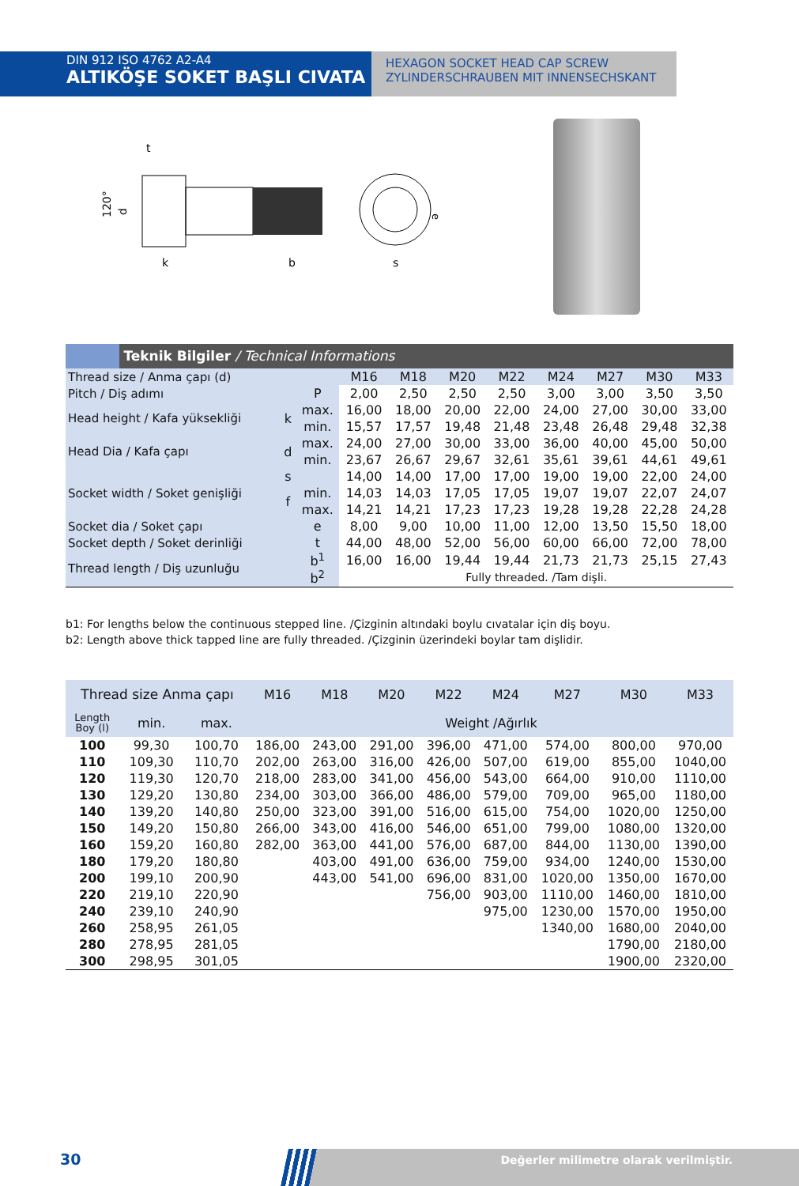DIN 912 ISO 4762 A2-A4
ALTIKÖŞE SOKET BAŞLI CIVATA
HEXAGON SOCKET HEAD CAP SCREW
ZYLINDERSCHRAUBEN MIT INNENSECHSKANT
t
k
b
s
120°
d
e
Teknik Bilgiler / Technical Informations
| Thread size / Anma çapı (d) | | | M16 | M18 | M20 | M22 | M24 | M27 | M30 | M33 |
| Pitch / Diş adımı | | P | 2,00 | 2,50 | 2,50 | 2,50 | 3,00 | 3,00 | 3,50 | 3,50 |
| Head height / Kafa yüksekliği | k | max. | 16,00 | 18,00 | 20,00 | 22,00 | 24,00 | 27,00 | 30,00 | 33,00 |
| | | min. | 15,57 | 17,57 | 19,48 | 21,48 | 23,48 | 26,48 | 29,48 | 32,38 |
| Head Dia / Kafa çapı | d | max. | 24,00 | 27,00 | 30,00 | 33,00 | 36,00 | 40,00 | 45,00 | 50,00 |
| | | min. | 23,67 | 26,67 | 29,67 | 32,61 | 35,61 | 39,61 | 44,61 | 49,61 |
| Socket width / Soket genişliği | s | | 14,00 | 14,00 | 17,00 | 17,00 | 19,00 | 19,00 | 22,00 | 24,00 |
| | f | min. | 14,03 | 14,03 | 17,05 | 17,05 | 19,07 | 19,07 | 22,07 | 24,07 |
| | | max. | 14,21 | 14,21 | 17,23 | 17,23 | 19,28 | 19,28 | 22,28 | 24,28 |
| Socket dia / Soket çapı | | e | 8,00 | 9,00 | 10,00 | 11,00 | 12,00 | 13,50 | 15,50 | 18,00 |
| Socket depth / Soket derinliği | | t | 44,00 | 48,00 | 52,00 | 56,00 | 60,00 | 66,00 | 72,00 | 78,00 |
| Thread length / Diş uzunluğu | | b<sup>1</sup> | 16,00 | 16,00 | 19,44 | 19,44 | 21,73 | 21,73 | 25,15 | 27,43 |
| | | b<sup>2</sup> | Fully threaded. /Tam dişli. | | | | | | | |
b1: For lengths below the continuous stepped line. /Çizginin altındaki boylu cıvatalar için diş boyu.
b2: Length above thick tapped line are fully threaded. /Çizginin üzerindeki boylar tam dişlidir.
| Thread size Anma çapı | | | M16 | M18 | M20 | M22 | M24 | M27 | M30 | M33 |
| Length Boy (l) | min. | max. | Weight /Ağırlık | | | | | | | |
| 100 | 99,30 | 100,70 | 186,00 | 243,00 | 291,00 | 396,00 | 471,00 | 574,00 | 800,00 | 970,00 |
| 110 | 109,30 | 110,70 | 202,00 | 263,00 | 316,00 | 426,00 | 507,00 | 619,00 | 855,00 | 1040,00 |
| 120 | 119,30 | 120,70 | 218,00 | 283,00 | 341,00 | 456,00 | 543,00 | 664,00 | 910,00 | 1110,00 |
| 130 | 129,20 | 130,80 | 234,00 | 303,00 | 366,00 | 486,00 | 579,00 | 709,00 | 965,00 | 1180,00 |
| 140 | 139,20 | 140,80 | 250,00 | 323,00 | 391,00 | 516,00 | 615,00 | 754,00 | 1020,00 | 1250,00 |
| 150 | 149,20 | 150,80 | 266,00 | 343,00 | 416,00 | 546,00 | 651,00 | 799,00 | 1080,00 | 1320,00 |
| 160 | 159,20 | 160,80 | 282,00 | 363,00 | 441,00 | 576,00 | 687,00 | 844,00 | 1130,00 | 1390,00 |
| 180 | 179,20 | 180,80 | | 403,00 | 491,00 | 636,00 | 759,00 | 934,00 | 1240,00 | 1530,00 |
| 200 | 199,10 | 200,90 | | 443,00 | 541,00 | 696,00 | 831,00 | 1020,00 | 1350,00 | 1670,00 |
| 220 | 219,10 | 220,90 | | | | 756,00 | 903,00 | 1110,00 | 1460,00 | 1810,00 |
| 240 | 239,10 | 240,90 | | | | | 975,00 | 1230,00 | 1570,00 | 1950,00 |
| 260 | 258,95 | 261,05 | | | | | | 1340,00 | 1680,00 | 2040,00 |
| 280 | 278,95 | 281,05 | | | | | | | 1790,00 | 2180,00 |
| 300 | 298,95 | 301,05 | | | | | | | 1900,00 | 2320,00 |
30 Değerler milimetre olarak verilmiştir.